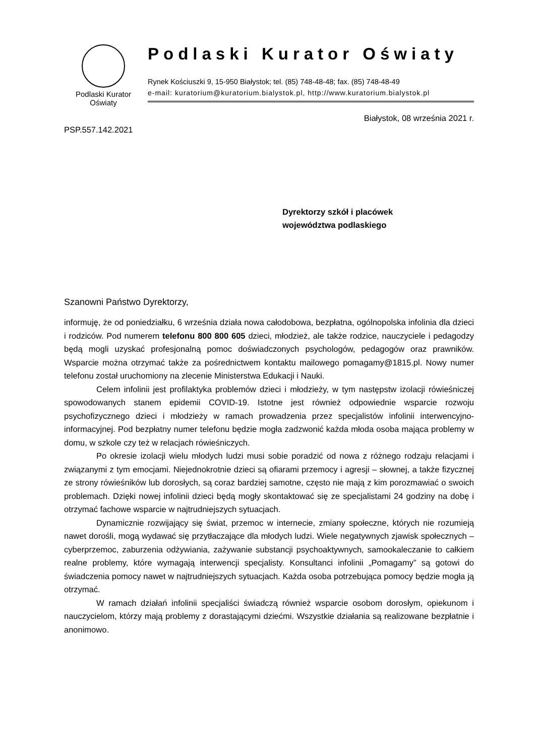Podlaski Kurator
Oświaty
Podlaski Kurator Oświaty
Rynek Kościuszki 9, 15-950 Białystok; tel. (85) 748-48-48; fax. (85) 748-48-49
e-mail: kuratorium@kuratorium.bialystok.pl, http://www.kuratorium.bialystok.pl
Białystok, 08 września 2021 r.
PSP.557.142.2021
Dyrektorzy szkół i placówek
województwa podlaskiego
Szanowni Państwo Dyrektorzy,
informuję, że od poniedziałku, 6 września działa nowa całodobowa, bezpłatna, ogólnopolska infolinia dla dzieci i rodziców. Pod numerem telefonu 800 800 605 dzieci, młodzież, ale także rodzice, nauczyciele i pedagodzy będą mogli uzyskać profesjonalną pomoc doświadczonych psychologów, pedagogów oraz prawników. Wsparcie można otrzymać także za pośrednictwem kontaktu mailowego pomagamy@1815.pl. Nowy numer telefonu został uruchomiony na zlecenie Ministerstwa Edukacji i Nauki.
Celem infolinii jest profilaktyka problemów dzieci i młodzieży, w tym następstw izolacji rówieśniczej spowodowanych stanem epidemii COVID-19. Istotne jest również odpowiednie wsparcie rozwoju psychofizycznego dzieci i młodzieży w ramach prowadzenia przez specjalistów infolinii interwencyjno-informacyjnej. Pod bezpłatny numer telefonu będzie mogła zadzwonić każda młoda osoba mająca problemy w domu, w szkole czy też w relacjach rówieśniczych.
Po okresie izolacji wielu młodych ludzi musi sobie poradzić od nowa z różnego rodzaju relacjami i związanymi z tym emocjami. Niejednokrotnie dzieci są ofiarami przemocy i agresji – słownej, a także fizycznej ze strony rówieśników lub dorosłych, są coraz bardziej samotne, często nie mają z kim porozmawiać o swoich problemach. Dzięki nowej infolinii dzieci będą mogły skontaktować się ze specjalistami 24 godziny na dobę i otrzymać fachowe wsparcie w najtrudniejszych sytuacjach.
Dynamicznie rozwijający się świat, przemoc w internecie, zmiany społeczne, których nie rozumieją nawet dorośli, mogą wydawać się przytłaczające dla młodych ludzi. Wiele negatywnych zjawisk społecznych – cyberprzemoc, zaburzenia odżywiania, zażywanie substancji psychoaktywnych, samookaleczanie to całkiem realne problemy, które wymagają interwencji specjalisty. Konsultanci infolinii „Pomagamy” są gotowi do świadczenia pomocy nawet w najtrudniejszych sytuacjach. Każda osoba potrzebująca pomocy będzie mogła ją otrzymać.
W ramach działań infolinii specjaliści świadczą również wsparcie osobom dorosłym, opiekunom i nauczycielom, którzy mają problemy z dorastającymi dziećmi. Wszystkie działania są realizowane bezpłatnie i anonimowo.